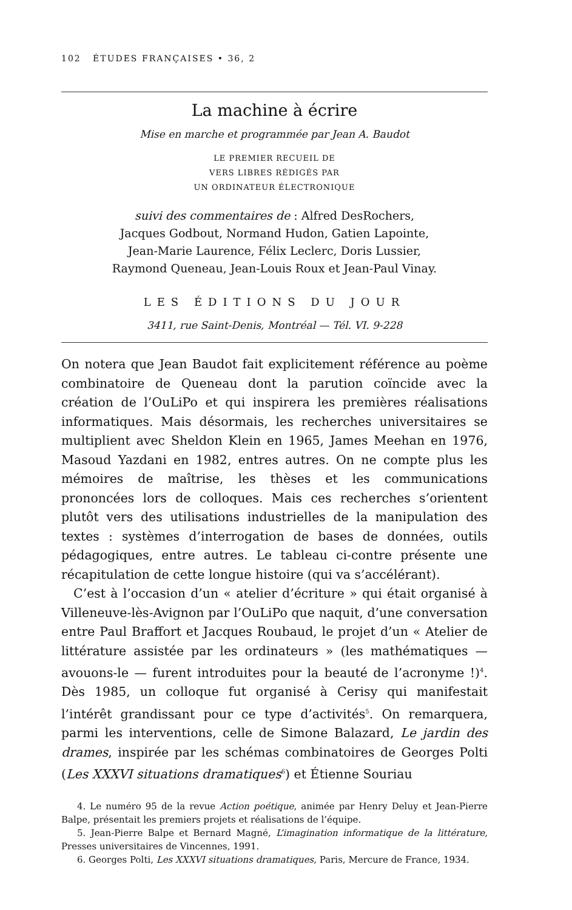102 ÉTUDES FRANÇAISES • 36, 2
La machine à écrire
Mise en marche et programmée par Jean A. Baudot
LE PREMIER RECUEIL DE
VERS LIBRES RÉDIGÉS PAR
UN ORDINATEUR ÉLECTRONIQUE
suivi des commentaires de : Alfred DesRochers,
Jacques Godbout, Normand Hudon, Gatien Lapointe,
Jean-Marie Laurence, Félix Leclerc, Doris Lussier,
Raymond Queneau, Jean-Louis Roux et Jean-Paul Vinay.
LES ÉDITIONS DU JOUR
3411, rue Saint-Denis, Montréal — Tél. VI. 9-228
On notera que Jean Baudot fait explicitement référence au poème combinatoire de Queneau dont la parution coïncide avec la création de l’OuLiPo et qui inspirera les premières réalisations informatiques. Mais désormais, les recherches universitaires se multiplient avec Sheldon Klein en 1965, James Meehan en 1976, Masoud Yazdani en 1982, entres autres. On ne compte plus les mémoires de maîtrise, les thèses et les communications prononcées lors de colloques. Mais ces recherches s’orientent plutôt vers des utilisations industrielles de la manipulation des textes : systèmes d’interrogation de bases de données, outils pédagogiques, entre autres. Le tableau ci-contre présente une récapitulation de cette longue histoire (qui va s’accélérant).
C’est à l’occasion d’un « atelier d’écriture » qui était organisé à Villeneuve-lès-Avignon par l’OuLiPo que naquit, d’une conversation entre Paul Braffort et Jacques Roubaud, le projet d’un « Atelier de littérature assistée par les ordinateurs » (les mathématiques — avouons-le — furent introduites pour la beauté de l’acronyme !)<sup>4</sup>. Dès 1985, un colloque fut organisé à Cerisy qui manifestait l’intérêt grandissant pour ce type d’activités<sup>5</sup>. On remarquera, parmi les interventions, celle de Simone Balazard, Le jardin des drames, inspirée par les schémas combinatoires de Georges Polti (Les XXXVI situations dramatiques<sup>6</sup>) et Étienne Souriau
4. Le numéro 95 de la revue Action poétique, animée par Henry Deluy et Jean-Pierre Balpe, présentait les premiers projets et réalisations de l’équipe.
5. Jean-Pierre Balpe et Bernard Magné, L’imagination informatique de la littérature, Presses universitaires de Vincennes, 1991.
6. Georges Polti, Les XXXVI situations dramatiques, Paris, Mercure de France, 1934.